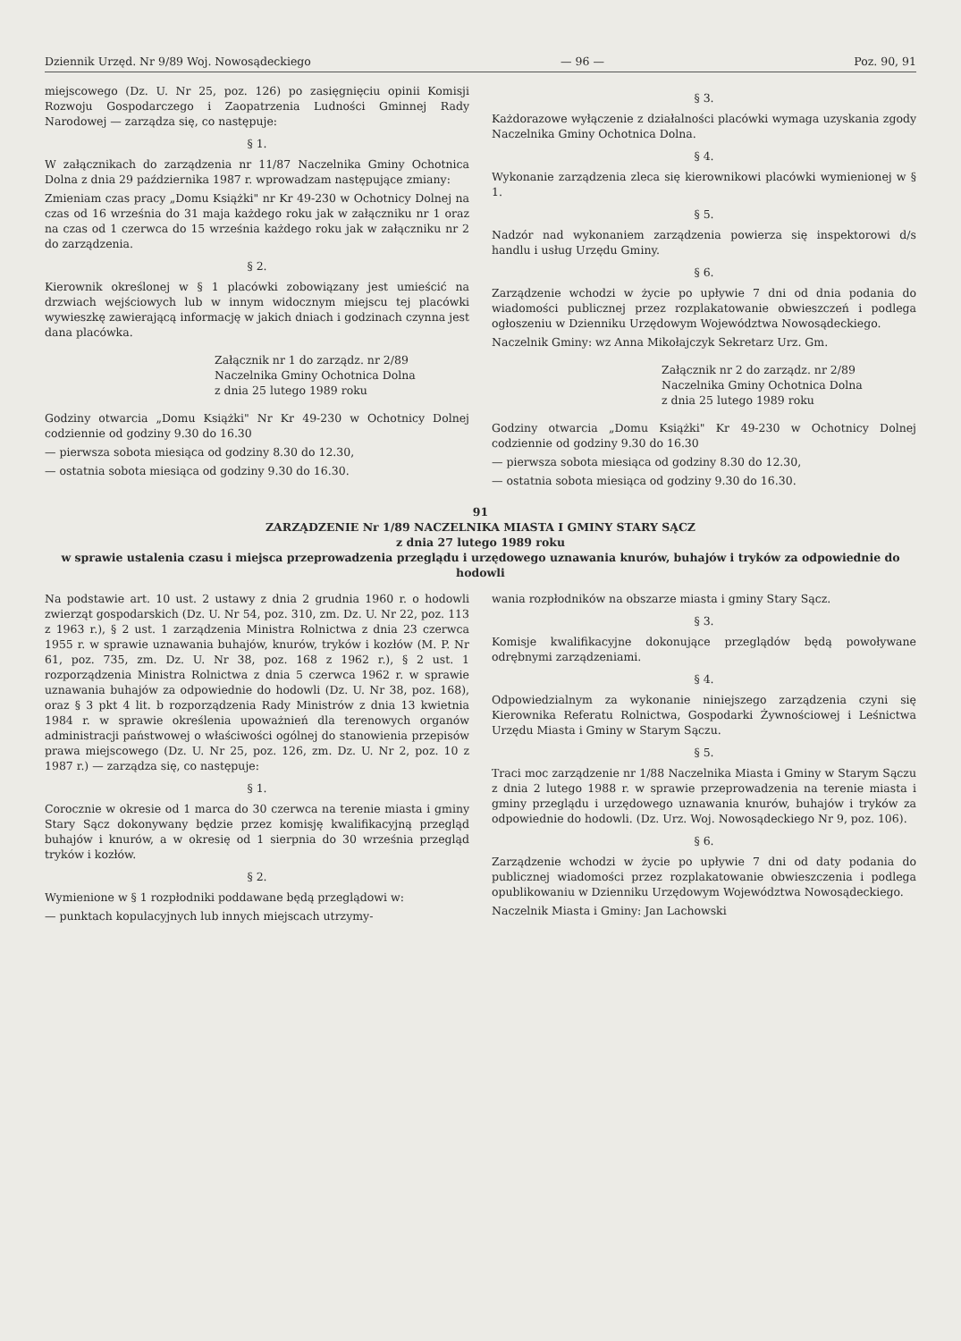Dziennik Urzęd. Nr 9/89 Woj. Nowosądeckiego — 96 — Poz. 90, 91
miejscowego (Dz. U. Nr 25, poz. 126) po zasięgnięciu opinii Komisji Rozwoju Gospodarczego i Zaopatrzenia Ludności Gminnej Rady Narodowej — zarządza się, co następuje:
§ 1.
W załącznikach do zarządzenia nr 11/87 Naczelnika Gminy Ochotnica Dolna z dnia 29 października 1987 r. wprowadzam następujące zmiany:
Zmieniam czas pracy „Domu Książki" nr Kr 49-230 w Ochotnicy Dolnej na czas od 16 września do 31 maja każdego roku jak w załączniku nr 1 oraz na czas od 1 czerwca do 15 września każdego roku jak w załączniku nr 2 do zarządzenia.
§ 2.
Kierownik określonej w § 1 placówki zobowiązany jest umieścić na drzwiach wejściowych lub w innym widocznym miejscu tej placówki wywieszkę zawierającą informację w jakich dniach i godzinach czynna jest dana placówka.
Załącznik nr 1 do zarządz. nr 2/89
Naczelnika Gminy Ochotnica Dolna
z dnia 25 lutego 1989 roku
Godziny otwarcia „Domu Książki" Nr Kr 49-230 w Ochotnicy Dolnej codziennie od godziny 9.30 do 16.30
— pierwsza sobota miesiąca od godziny 8.30 do 12.30,
— ostatnia sobota miesiąca od godziny 9.30 do 16.30.
§ 3.
Każdorazowe wyłączenie z działalności placówki wymaga uzyskania zgody Naczelnika Gminy Ochotnica Dolna.
§ 4.
Wykonanie zarządzenia zleca się kierownikowi placówki wymienionej w § 1.
§ 5.
Nadzór nad wykonaniem zarządzenia powierza się inspektorowi d/s handlu i usług Urzędu Gminy.
§ 6.
Zarządzenie wchodzi w życie po upływie 7 dni od dnia podania do wiadomości publicznej przez rozplakatowanie obwieszczeń i podlega ogłoszeniu w Dzienniku Urzędowym Województwa Nowosądeckiego.
Naczelnik Gminy: wz Anna Mikołajczyk Sekretarz Urz. Gm.
Załącznik nr 2 do zarządz. nr 2/89
Naczelnika Gminy Ochotnica Dolna
z dnia 25 lutego 1989 roku
Godziny otwarcia „Domu Książki" Kr 49-230 w Ochotnicy Dolnej codziennie od godziny 9.30 do 16.30
— pierwsza sobota miesiąca od godziny 8.30 do 12.30,
— ostatnia sobota miesiąca od godziny 9.30 do 16.30.
91
ZARZĄDZENIE Nr 1/89 NACZELNIKA MIASTA I GMINY STARY SĄCZ
z dnia 27 lutego 1989 roku
w sprawie ustalenia czasu i miejsca przeprowadzenia przeglądu i urzędowego uznawania knurów, buhajów i tryków za odpowiednie do hodowli
Na podstawie art. 10 ust. 2 ustawy z dnia 2 grudnia 1960 r. o hodowli zwierząt gospodarskich (Dz. U. Nr 54, poz. 310, zm. Dz. U. Nr 22, poz. 113 z 1963 r.), § 2 ust. 1 zarządzenia Ministra Rolnictwa z dnia 23 czerwca 1955 r. w sprawie uznawania buhajów, knurów, tryków i kozłów (M. P. Nr 61, poz. 735, zm. Dz. U. Nr 38, poz. 168 z 1962 r.), § 2 ust. 1 rozporządzenia Ministra Rolnictwa z dnia 5 czerwca 1962 r. w sprawie uznawania buhajów za odpowiednie do hodowli (Dz. U. Nr 38, poz. 168), oraz § 3 pkt 4 lit. b rozporządzenia Rady Ministrów z dnia 13 kwietnia 1984 r. w sprawie określenia upoważnień dla terenowych organów administracji państwowej o właściwości ogólnej do stanowienia przepisów prawa miejscowego (Dz. U. Nr 25, poz. 126, zm. Dz. U. Nr 2, poz. 10 z 1987 r.) — zarządza się, co następuje:
§ 1.
Corocznie w okresie od 1 marca do 30 czerwca na terenie miasta i gminy Stary Sącz dokonywany będzie przez komisję kwalifikacyjną przegląd buhajów i knurów, a w okresię od 1 sierpnia do 30 września przegląd tryków i kozłów.
§ 2.
Wymienione w § 1 rozpłodniki poddawane będą przeglądowi w:
— punktach kopulacyjnych lub innych miejscach utrzymy-
wania rozpłodników na obszarze miasta i gminy Stary Sącz.
§ 3.
Komisje kwalifikacyjne dokonujące przeglądów będą powoływane odrębnymi zarządzeniami.
§ 4.
Odpowiedzialnym za wykonanie niniejszego zarządzenia czyni się Kierownika Referatu Rolnictwa, Gospodarki Żywnościowej i Leśnictwa Urzędu Miasta i Gminy w Starym Sączu.
§ 5.
Traci moc zarządzenie nr 1/88 Naczelnika Miasta i Gminy w Starym Sączu z dnia 2 lutego 1988 r. w sprawie przeprowadzenia na terenie miasta i gminy przeglądu i urzędowego uznawania knurów, buhajów i tryków za odpowiednie do hodowli. (Dz. Urz. Woj. Nowosądeckiego Nr 9, poz. 106).
§ 6.
Zarządzenie wchodzi w życie po upływie 7 dni od daty podania do publicznej wiadomości przez rozplakatowanie obwieszczenia i podlega opublikowaniu w Dzienniku Urzędowym Województwa Nowosądeckiego.
Naczelnik Miasta i Gminy: Jan Lachowski